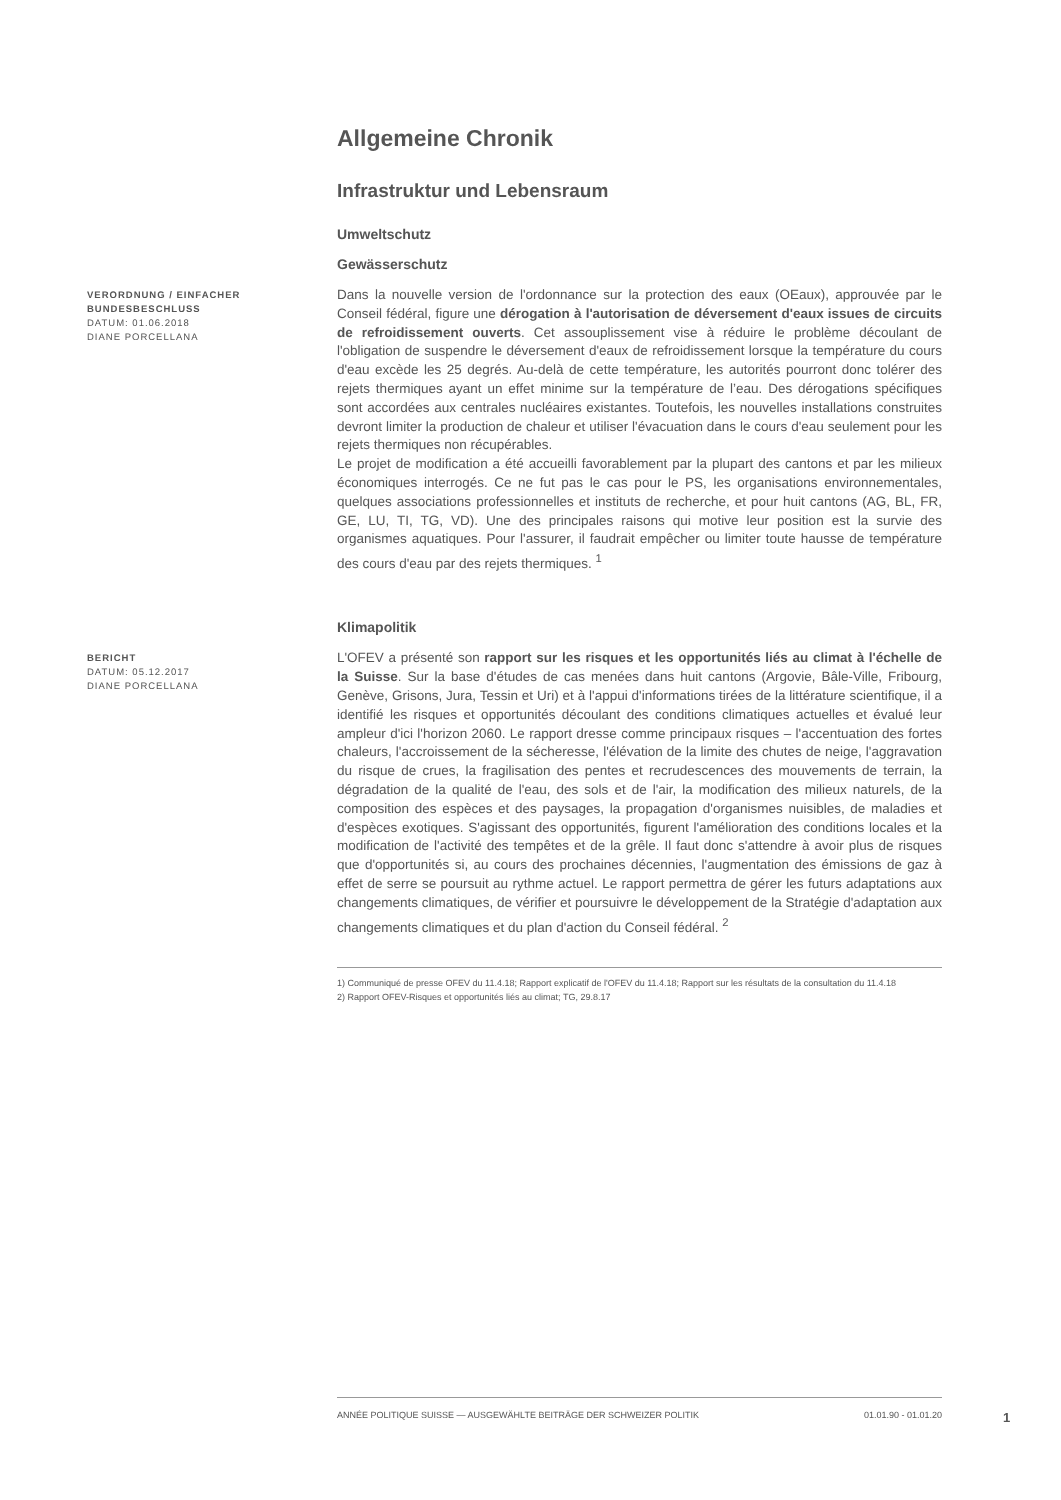Allgemeine Chronik
Infrastruktur und Lebensraum
Umweltschutz
Gewässerschutz
VERORDNUNG / EINFACHER BUNDESBESCHLUSS
DATUM: 01.06.2018
DIANE PORCELLANA
Dans la nouvelle version de l'ordonnance sur la protection des eaux (OEaux), approuvée par le Conseil fédéral, figure une dérogation à l'autorisation de déversement d'eaux issues de circuits de refroidissement ouverts. Cet assouplissement vise à réduire le problème découlant de l'obligation de suspendre le déversement d'eaux de refroidissement lorsque la température du cours d'eau excède les 25 degrés. Au-delà de cette température, les autorités pourront donc tolérer des rejets thermiques ayant un effet minime sur la température de l’eau. Des dérogations spécifiques sont accordées aux centrales nucléaires existantes. Toutefois, les nouvelles installations construites devront limiter la production de chaleur et utiliser l'évacuation dans le cours d'eau seulement pour les rejets thermiques non récupérables.
Le projet de modification a été accueilli favorablement par la plupart des cantons et par les milieux économiques interrogés. Ce ne fut pas le cas pour le PS, les organisations environnementales, quelques associations professionnelles et instituts de recherche, et pour huit cantons (AG, BL, FR, GE, LU, TI, TG, VD). Une des principales raisons qui motive leur position est la survie des organismes aquatiques. Pour l'assurer, il faudrait empêcher ou limiter toute hausse de température des cours d'eau par des rejets thermiques. <sup>1</sup>
Klimapolitik
BERICHT
DATUM: 05.12.2017
DIANE PORCELLANA
L'OFEV a présenté son rapport sur les risques et les opportunités liés au climat à l'échelle de la Suisse. Sur la base d'études de cas menées dans huit cantons (Argovie, Bâle-Ville, Fribourg, Genève, Grisons, Jura, Tessin et Uri) et à l'appui d'informations tirées de la littérature scientifique, il a identifié les risques et opportunités découlant des conditions climatiques actuelles et évalué leur ampleur d'ici l'horizon 2060. Le rapport dresse comme principaux risques – l'accentuation des fortes chaleurs, l'accroissement de la sécheresse, l'élévation de la limite des chutes de neige, l'aggravation du risque de crues, la fragilisation des pentes et recrudescences des mouvements de terrain, la dégradation de la qualité de l'eau, des sols et de l'air, la modification des milieux naturels, de la composition des espèces et des paysages, la propagation d'organismes nuisibles, de maladies et d'espèces exotiques. S'agissant des opportunités, figurent l'amélioration des conditions locales et la modification de l'activité des tempêtes et de la grêle. Il faut donc s'attendre à avoir plus de risques que d'opportunités si, au cours des prochaines décennies, l'augmentation des émissions de gaz à effet de serre se poursuit au rythme actuel. Le rapport permettra de gérer les futurs adaptations aux changements climatiques, de vérifier et poursuivre le développement de la Stratégie d'adaptation aux changements climatiques et du plan d'action du Conseil fédéral. <sup>2</sup>
1) Communiqué de presse OFEV du 11.4.18; Rapport explicatif de l'OFEV du 11.4.18; Rapport sur les résultats de la consultation du 11.4.18
2) Rapport OFEV-Risques et opportunités liés au climat; TG, 29.8.17
ANNÉE POLITIQUE SUISSE — AUSGEWÄHLTE BEITRÄGE DER SCHWEIZER POLITIK 01.01.90 - 01.01.20
1